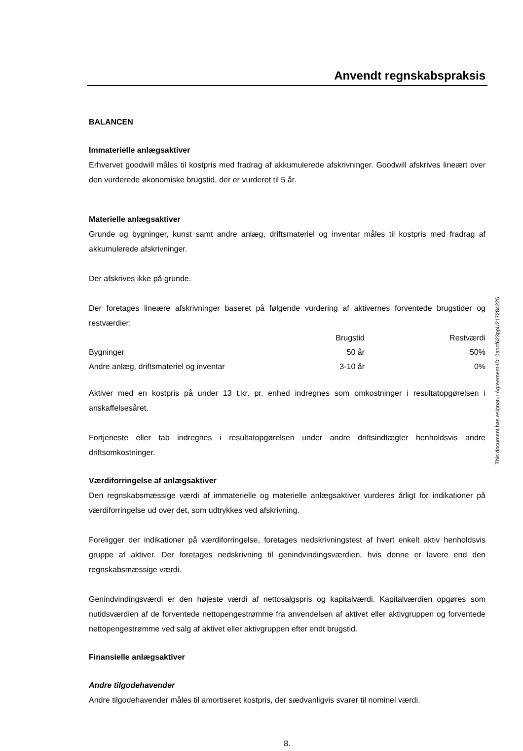Anvendt regnskabspraksis
BALANCEN
Immaterielle anlægsaktiver
Erhvervet goodwill måles til kostpris med fradrag af akkumulerede afskrivninger. Goodwill afskrives lineært over den vurderede økonomiske brugstid, der er vurderet til 5 år.
Materielle anlægsaktiver
Grunde og bygninger, kunst samt andre anlæg, driftsmateriel og inventar måles til kostpris med fradrag af akkumulerede afskrivninger.
Der afskrives ikke på grunde.
Der foretages lineære afskrivninger baseret på følgende vurdering af aktivernes forventede brugstider og restværdier:
| | Brugstid | Restværdi |
| --- | --- | --- |
| Bygninger | 50 år | 50% |
| Andre anlæg, driftsmateriel og inventar | 3-10 år | 0% |
Aktiver med en kostpris på under 13 t.kr. pr. enhed indregnes som omkostninger i resultatopgørelsen i anskaffelsesåret.
Fortjeneste eller tab indregnes i resultatopgørelsen under andre driftsindtægter henholdsvis andre driftsomkostninger.
Værdiforringelse af anlægsaktiver
Den regnskabsmæssige værdi af immaterielle og materielle anlægsaktiver vurderes årligt for indikationer på værdiforringelse ud over det, som udtrykkes ved afskrivning.
Foreligger der indikationer på værdiforringelse, foretages nedskrivningstest af hvert enkelt aktiv henholdsvis gruppe af aktiver. Der foretages nedskrivning til genindvindingsværdien, hvis denne er lavere end den regnskabsmæssige værdi.
Genindvindingsværdi er den højeste værdi af nettosalgspris og kapitalværdi. Kapitalværdien opgøres som nutidsværdien af de forventede nettopengestrømme fra anvendelsen af aktivet eller aktivgruppen og forventede nettopengestrømme ved salg af aktivet eller aktivgruppen efter endt brugstid.
Finansielle anlægsaktiver
Andre tilgodehavender
Andre tilgodehavender måles til amortiseret kostpris, der sædvanligvis svarer til nominel værdi.
8.
This document has esignatur Agreement-ID: 0adcf623ppU217284225